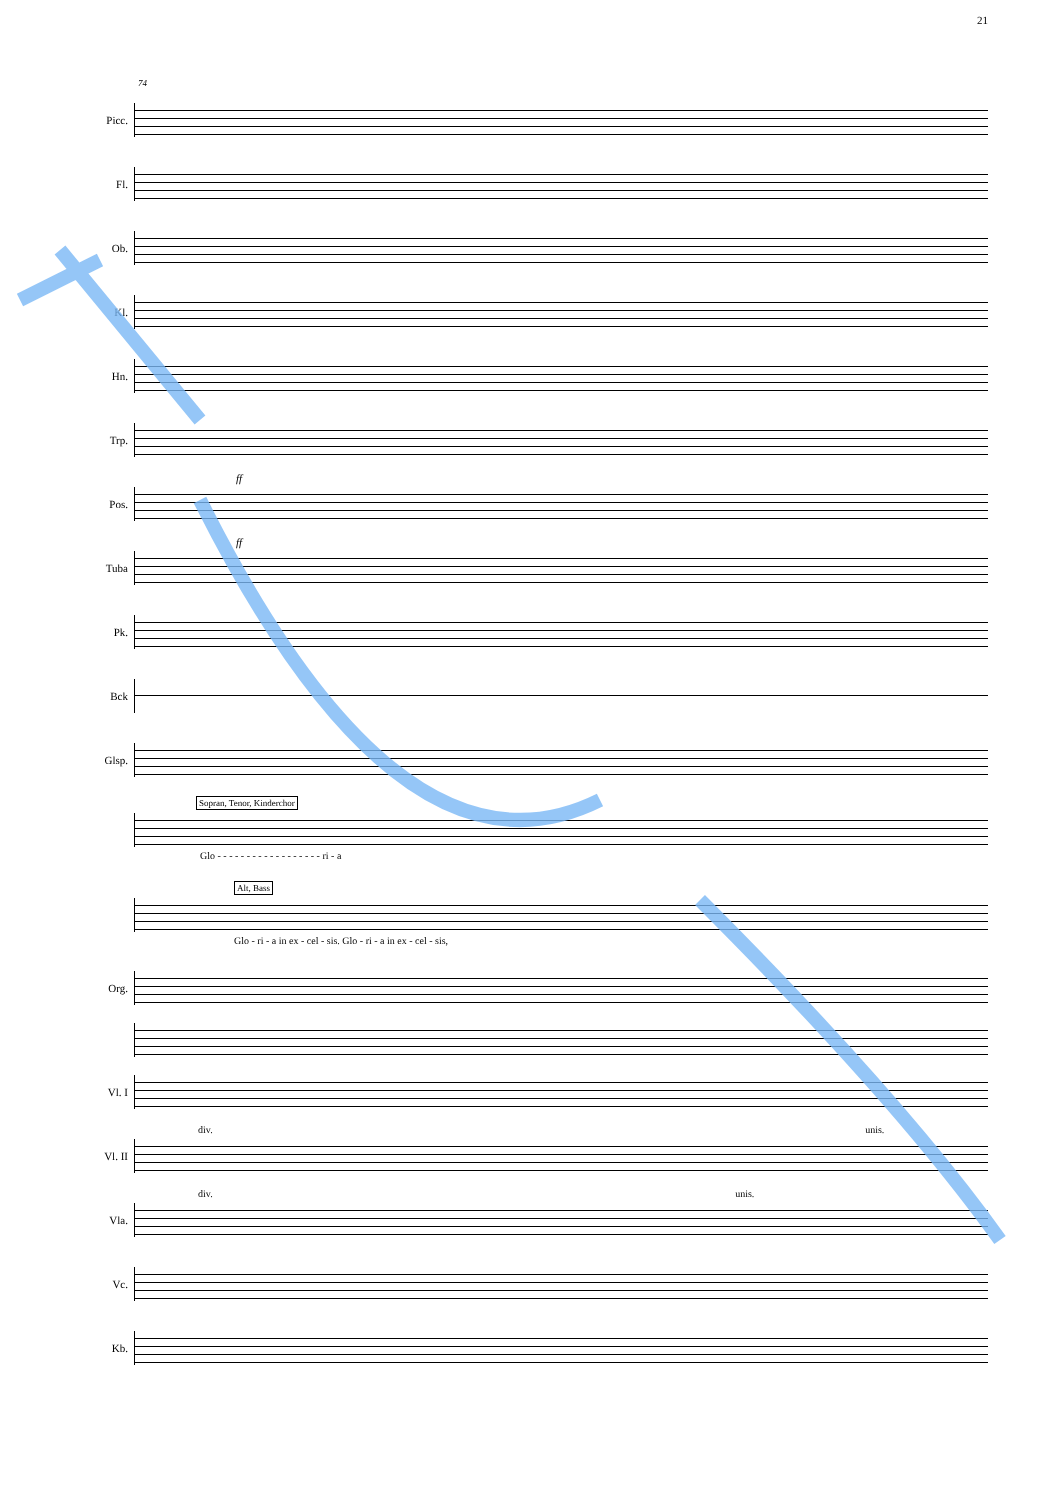21
74
Picc.
Fl.
Ob.
Kl.
Hn.
Trp.
ff
Pos.
ff
Tuba
Pk.
Bck
Glsp.
Sopran, Tenor, Kinderchor
Glo - - - - - - - - - - - - - - - - - - ri - a
Alt, Bass
Glo - ri - a in ex - cel - sis. Glo - ri - a in ex - cel - sis,
Org.
Vl. I
div. unis.
Vl. II
div. unis.
Vla.
Vc.
Kb.